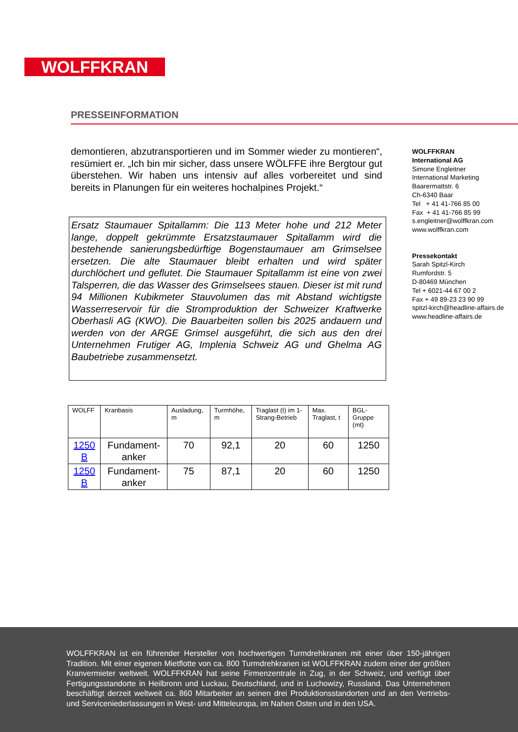WOLFFKRAN
PRESSEINFORMATION
demontieren, abzutransportieren und im Sommer wieder zu montieren“, resümiert er. „Ich bin mir sicher, dass unsere WÖLFFE ihre Bergtour gut überstehen. Wir haben uns intensiv auf alles vorbereitet und sind bereits in Planungen für ein weiteres hochalpines Projekt.“
Ersatz Staumauer Spitallamm: Die 113 Meter hohe und 212 Meter lange, doppelt gekrümmte Ersatzstaumauer Spitallamm wird die bestehende sanierungsbedürftige Bogenstaumauer am Grimselsee ersetzen. Die alte Staumauer bleibt erhalten und wird später durchlöchert und geflutet. Die Staumauer Spitallamm ist eine von zwei Talsperren, die das Wasser des Grimselsees stauen. Dieser ist mit rund 94 Millionen Kubikmeter Stauvolumen das mit Abstand wichtigste Wasserreservoir für die Stromproduktion der Schweizer Kraftwerke Oberhasli AG (KWO). Die Bauarbeiten sollen bis 2025 andauern und werden von der ARGE Grimsel ausgeführt, die sich aus den drei Unternehmen Frutiger AG, Implenia Schweiz AG und Ghelma AG Baubetriebe zusammensetzt.
| WOLFF | Kranbasis | Ausladung, m | Turmhöhe, m | Traglast (t) im 1-Strang-Betrieb | Max. Traglast, t | BGL-Gruppe (mt) |
| --- | --- | --- | --- | --- | --- | --- |
| 1250 B | Fundament-anker | 70 | 92,1 | 20 | 60 | 1250 |
| 1250 B | Fundament-anker | 75 | 87,1 | 20 | 60 | 1250 |
WOLFFKRAN
International AG
Simone Engleitner
International Marketing
Baarermattstr. 6
Ch-6340 Baar
Tel + 41 41-766 85 00
Fax + 41 41-766 85 99
s.engleitner@wolffkran.com
www.wolffkran.com
Pressekontakt
Sarah Spitzl-Kirch
Rumfordstr. 5
D-80469 München
Tel + 6021-44 67 00 2
Fax + 49 89-23 23 90 99
spitzl-kirch@headline-affairs.de
www.headline-affairs.de
WOLFFKRAN ist ein führender Hersteller von hochwertigen Turmdrehkranen mit einer über 150-jährigen Tradition. Mit einer eigenen Mietflotte von ca. 800 Turmdrehkranen ist WOLFFKRAN zudem einer der größten Kranvermieter weltweit. WOLFFKRAN hat seine Firmenzentrale in Zug, in der Schweiz, und verfügt über Fertigungsstandorte in Heilbronn und Luckau, Deutschland, und in Luchowizy, Russland. Das Unternehmen beschäftigt derzeit weltweit ca. 860 Mitarbeiter an seinen drei Produktionsstandorten und an den Vertriebs- und Serviceniederlassungen in West- und Mitteleuropa, im Nahen Osten und in den USA.